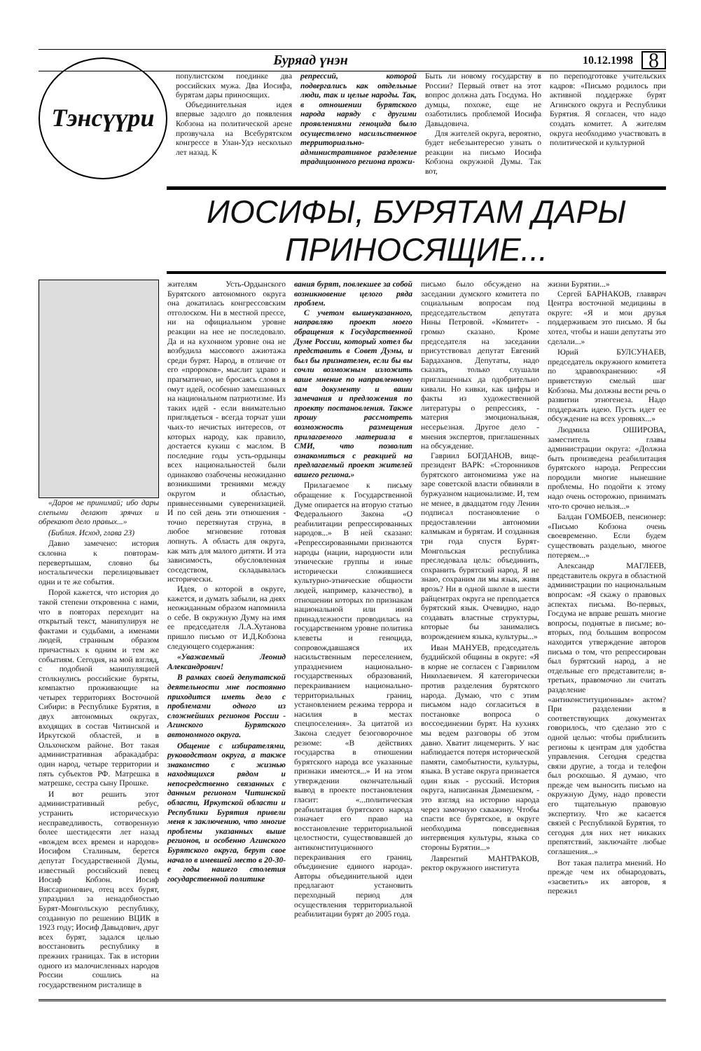Буряад үнэн
10.12.1998
8
Тэнсүүри
популистском поединке два российских мужа. Два Иосифа, бурятам дары приносящих.
Объединительная идея впервые задолго до появления Кобзона на политической арене прозвучала на Всебурятском конгрессе в Улан-Удэ несколько лет назад. К
репрессий, которой подвергались как отдельные люди, так и целые народы. Так, в отношении бурятского народа наряду с другими проявлениями геноцида было осуществлено насильственное территориально-административное разделение традиционного региона прожи-
Быть ли новому государству в России? Первый ответ на этот вопрос должна дать Госдума. Но думцы, похоже, еще не озаботились проблемой Иосифа Давыдовича.
Для жителей округа, вероятно, будет небезынтересно узнать о реакции на письмо Иосифа Кобзона окружной Думы. Так вот,
по переподготовке учительских кадров: «Письмо родилось при активной поддержке бурят Агинского округа и Республики Бурятия. Я согласен, что надо создать комитет. А жителям округа необходимо участвовать в политической и культурной
ИОСИФЫ, БУРЯТАМ ДАРЫ ПРИНОСЯЩИЕ...
«Даров не принимай; ибо дары слепыми делают зрячих и обрекают дело правых...»
(Библия. Исход, глава 23)
Давно замечено: история склонна к повторам-перевертышам, словно бы ностальгически перелицовывает одни и те же события.
Порой кажется, что история до такой степени откровенна с нами, что в повторах переходит на открытый текст, манипулируя не фактами и судьбами, а именами людей, странным образом причастных к одним и тем же событиям. Сегодня, на мой взгляд, с подобной манипуляцией столкнулись российские буряты, компактно проживающие на четырех территориях Восточной Сибири: в Республике Бурятия, в двух автономных округах, входящих в состав Читинской и Иркутской областей, и в Ольхонском районе. Вот такая административная абракадабра: один народ, четыре территории и пять субъектов РФ. Матрешка в матрешке, сестра сыну Прошке.
И вот решить этот административный ребус, устранить историческую несправедливость, сотворенную более шестидесяти лет назад «вождем всех времен и народов» Иосифом Сталиным, берется депутат Государственной Думы, известный российский певец Иосиф Кобзон. Иосиф Виссарионович, отец всех бурят, упразднил за ненадобностью Бурят-Монгольскую республику, созданную по решению ВЦИК в 1923 году; Иосиф Давыдович, друг всех бурят, задался целью восстановить республику в прежних границах. Так в истории одного из малочисленных народов России сошлись на государственном ристалище в
жителям Усть-Ордынского Бурятского автономного округа она докатилась конгрессовским отголоском. Ни в местной прессе, ни на официальном уровне реакции на нее не последовало. Да и на кухонном уровне она не возбудила массового ажиотажа среди бурят. Народ, в отличие от его «пророков», мыслит здраво и прагматично, не бросаясь сломя в омут идей, особенно замешанных на национальном патриотизме. Из таких идей - если внимательно приглядеться - всегда торчат уши чьих-то нечистых интересов, от которых народу, как правило, достается кукиш с маслом. В последние годы усть-ордынцы всех национальностей были одинаково озабочены неожиданно возникшими трениями между округом и областью, привнесенными суверенизацией. И по сей день эти отношения - точно перетянутая струна, в любое мгновение готовая лопнуть. А область для округа, как мать для малого дитяти. И эта зависимость, обусловленная соседством, складывалась исторически.
Идея, о которой в округе, кажется, и думать забыли, на днях неожиданным образом напомнила о себе. В окружную Думу на имя ее председателя Л.А.Хутанова пришло письмо от И.Д.Кобзона следующего содержания:
«Уважаемый Леонид Александрович!
В рамках своей депутатской деятельности мне постоянно приходится иметь дело с проблемами одного из сложнейших регионов России - Агинского Бурятского автономного округа.
Общение с избирателями, руководством округа, а также знакомство с жизнью находящихся рядом и непосредственно связанных с данным регионом Читинской области, Иркутской области и Республики Бурятия привели меня к заключению, что многие проблемы указанных выше регионов, и особенно Агинского Бурятского округа, берут свое начало в имевшей место в 20-30-е годы нашего столетия государственной политике
вания бурят, повлекшее за собой возникновение целого ряда проблем.
С учетом вышеуказанного, направляю проект моего обращения к Государственной Думе России, который хотел бы представить в Совет Думы, и был бы признателен, если бы вы сочли возможным изложить ваше мнение по направленному вам документу и ваши замечания и предложения по проекту постановления. Также прошу рассмотреть возможность размещения прилагаемого материала в СМИ, что позволит ознакомиться с реакцией на предлагаемый проект жителей вашего региона.»
Прилагаемое к письму обращение к Государственной Думе опирается на вторую статью Федерального Закона «О реабилитации репрессированных народов...» В ней сказано: «Репрессированными признаются народы (нации, народности или этнические группы и иные исторически сложившиеся культурно-этнические общности людей, например, казачество), в отношении которых по признакам национальной или иной принадлежности проводилась на государственном уровне политика клеветы и геноцида, сопровождавшаяся их насильственным переселением, упразднением национально-государственных образований, перекраиванием национально-территориальных границ, установлением режима террора и насилия в местах спецпоселения». За цитатой из Закона следует безоговорочное резюме: «В действиях государства в отношении бурятского народа все указанные признаки имеются...» И на этом утверждении окончательный вывод в проекте постановления гласит: «...политическая реабилитация бурятского народа означает его право на восстановление территориальной целостности, существовавшей до антиконституционного перекраивания его границ, объединение единого народа». Авторы объединительной идеи предлагают установить переходный период для осуществления территориальной реабилитации бурят до 2005 года.
письмо было обсуждено на заседании думского комитета по социальным вопросам под председательством депутата Нины Петровой. «Комитет» - громко сказано. Кроме председателя на заседании присутствовал депутат Евгений Бардаханов. Депутаты, надо сказать, только слушали приглашенных да одобрительно кивали. Но кивки, как цифры и факты из художественной литературы о репрессиях, - материя эмоциональная, несерьезная. Другое дело - мнения экспертов, приглашенных на обсуждение.
Гавриил БОГДАНОВ, вице-президент ВАРК: «Сторонников бурятского автономизма уже на заре советской власти обвиняли в буржуазном национализме. И, тем не менее, в двадцатом году Ленин подписал постановление о предоставлении автономии калмыкам и бурятам. И созданная три года спустя Бурят-Монгольская республика преследовала цель: объединить, сохранить бурятский народ. Я не знаю, сохраним ли мы язык, живя врозь? Ни в одной школе в шести райцентрах округа не преподается бурятский язык. Очевидно, надо создавать властные структуры, которые бы занимались возрождением языка, культуры...»
Иван МАНУЕВ, председатель буддийской общины в округе: «Я в корне не согласен с Гавриилом Николаевичем. Я категорически против разделения бурятского народа. Думаю, что с этим письмом надо согласиться в постановке вопроса о воссоединении бурят. На кухнях мы ведем разговоры об этом давно. Хватит лицемерить. У нас наблюдается потеря исторической памяти, самобытности, культуры, языка. В уставе округа признается один язык - русский. История округа, написанная Дамешеком, - это взгляд на историю народа через замочную скважину. Чтобы спасти все бурятское, в округе необходима повседневная интервенция культуры, языка со стороны Бурятии...»
Лаврентий МАНТРАКОВ, ректор окружного института
жизни Бурятии...»
Сергей БАРНАКОВ, главврач Центра восточной медицины в округе: «Я и мои друзья поддерживаем это письмо. Я бы хотел, чтобы и наши депутаты это сделали...»
Юрий БУЛСУНАЕВ, председатель окружного комитета по здравоохранению: «Я приветствую смелый шаг Кобзона. Мы должны вести речь о развитии этногенеза. Надо поддержать идею. Пусть идет ее обсуждение на всех уровнях...»
Людмила ОШИРОВА, заместитель главы администрации округа: «Должна быть произведена реабилитация бурятского народа. Репрессии породили многие нынешние проблемы. Но подойти к этому надо очень осторожно, принимать что-то срочно нельзя...»
Балдан ГОМБОЕВ, пенсионер: «Письмо Кобзона очень своевременно. Если будем существовать раздельно, многое потеряем...»
Александр МАГЛЕЕВ, представитель округа в областной администрации по национальным вопросам: «Я скажу о правовых аспектах письма. Во-первых, Госдума не вправе решать многие вопросы, поднятые в письме; во-вторых, под большим вопросом находится утверждение авторов письма о том, что репрессирован был бурятский народ, а не отдельные его представители; в-третьих, правомочно ли считать разделение «антиконституционным» актом? При разделении в соответствующих документах говорилось, что сделано это с одной целью: чтобы приблизить регионы к центрам для удобства управления. Сегодня средства связи другие, а тогда и телефон был роскошью. Я думаю, что прежде чем выносить письмо на окружную Думу, надо провести его тщательную правовую экспертизу. Что же касается связей с Республикой Бурятия, то сегодня для них нет никаких препятствий, заключайте любые соглашения...»
Вот такая палитра мнений. Но прежде чем их обнародовать, «засветить» их авторов, я пережил